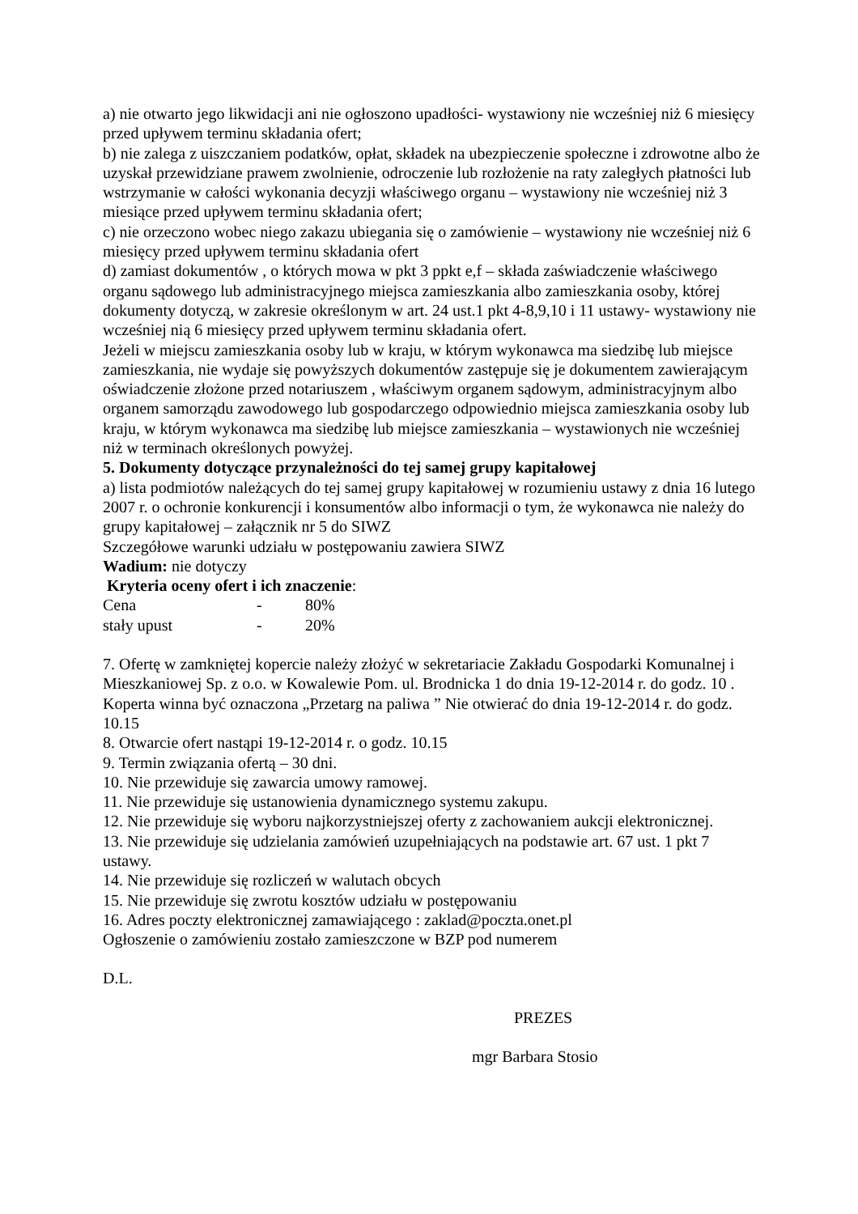a) nie otwarto jego likwidacji ani nie ogłoszono upadłości- wystawiony nie wcześniej niż 6 miesięcy przed upływem terminu składania ofert;
b) nie zalega z uiszczaniem podatków, opłat, składek na ubezpieczenie społeczne i zdrowotne albo że uzyskał przewidziane prawem zwolnienie, odroczenie lub rozłożenie na raty zaległych płatności lub wstrzymanie w całości wykonania decyzji właściwego organu – wystawiony nie wcześniej niż 3 miesiące przed upływem terminu składania ofert;
c) nie orzeczono wobec niego zakazu ubiegania się o zamówienie – wystawiony nie wcześniej niż 6 miesięcy przed upływem terminu składania ofert
d) zamiast dokumentów , o których mowa w pkt 3 ppkt e,f – składa zaświadczenie właściwego organu sądowego lub administracyjnego miejsca zamieszkania albo zamieszkania osoby, której dokumenty dotyczą, w zakresie określonym w art. 24 ust.1 pkt 4-8,9,10 i 11 ustawy- wystawiony nie wcześniej nią 6 miesięcy przed upływem terminu składania ofert.
Jeżeli w miejscu zamieszkania osoby lub w kraju, w którym wykonawca ma siedzibę lub miejsce zamieszkania, nie wydaje się powyższych dokumentów zastępuje się je dokumentem zawierającym oświadczenie złożone przed notariuszem , właściwym organem sądowym, administracyjnym albo organem samorządu zawodowego lub gospodarczego odpowiednio miejsca zamieszkania osoby lub kraju, w którym wykonawca ma siedzibę lub miejsce zamieszkania – wystawionych nie wcześniej niż w terminach określonych powyżej.
5. Dokumenty dotyczące przynależności do tej samej grupy kapitałowej
a) lista podmiotów należących do tej samej grupy kapitałowej w rozumieniu ustawy z dnia 16 lutego 2007 r. o ochronie konkurencji i konsumentów albo informacji o tym, że wykonawca nie należy do grupy kapitałowej – załącznik nr 5 do SIWZ
Szczegółowe warunki udziału w postępowaniu zawiera SIWZ
Wadium: nie dotyczy
Kryteria oceny ofert i ich znaczenie:
| Cena | - | 80% |
| stały upust | - | 20% |
7. Ofertę w zamkniętej kopercie należy złożyć w sekretariacie Zakładu Gospodarki Komunalnej i Mieszkaniowej Sp. z o.o. w Kowalewie Pom. ul. Brodnicka 1 do dnia 19-12-2014 r. do godz. 10 .
Koperta winna być oznaczona „Przetarg na paliwa ” Nie otwierać do dnia 19-12-2014 r. do godz. 10.15
8. Otwarcie ofert nastąpi 19-12-2014 r. o godz. 10.15
9. Termin związania ofertą – 30 dni.
10. Nie przewiduje się zawarcia umowy ramowej.
11. Nie przewiduje się ustanowienia dynamicznego systemu zakupu.
12. Nie przewiduje się wyboru najkorzystniejszej oferty z zachowaniem aukcji elektronicznej.
13. Nie przewiduje się udzielania zamówień uzupełniających na podstawie art. 67 ust. 1 pkt 7 ustawy.
14. Nie przewiduje się rozliczeń w walutach obcych
15. Nie przewiduje się zwrotu kosztów udziału w postępowaniu
16. Adres poczty elektronicznej zamawiającego : zaklad@poczta.onet.pl
Ogłoszenie o zamówieniu zostało zamieszczone w BZP pod numerem
D.L.
PREZES
mgr Barbara Stosio